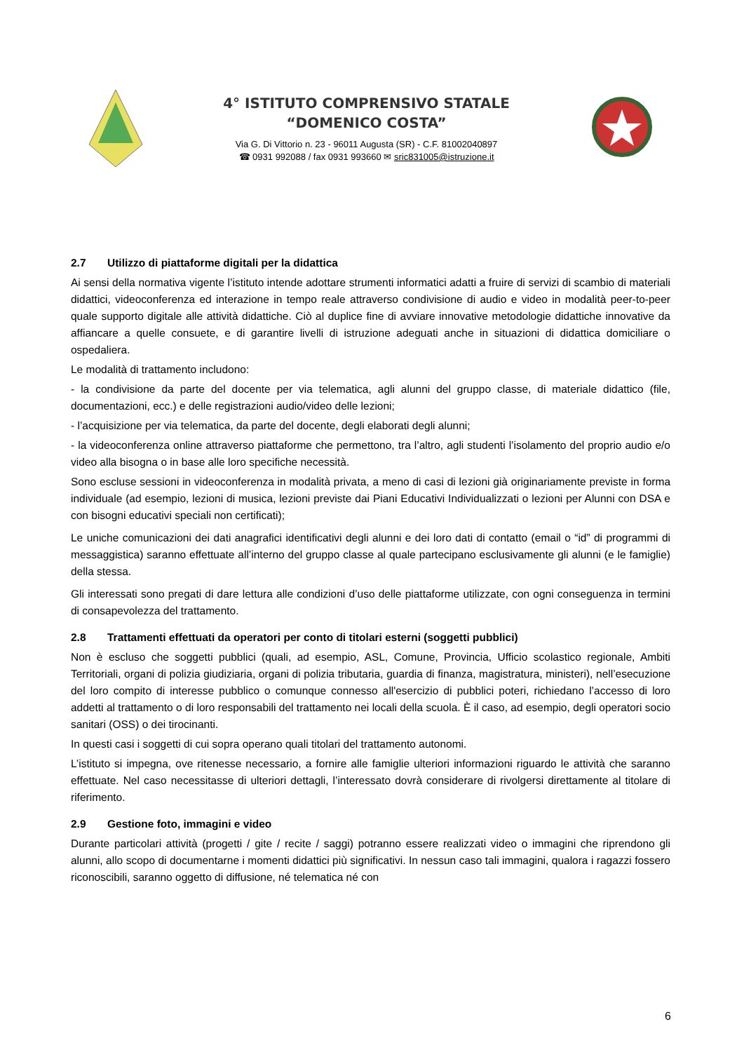4° ISTITUTO COMPRENSIVO STATALE
“DOMENICO COSTA”
Via G. Di Vittorio n. 23 - 96011 Augusta (SR) - C.F. 81002040897
☎ 0931 992088 / fax 0931 993660 ✉ sric831005@istruzione.it
2.7 Utilizzo di piattaforme digitali per la didattica
Ai sensi della normativa vigente l’istituto intende adottare strumenti informatici adatti a fruire di servizi di scambio di materiali didattici, videoconferenza ed interazione in tempo reale attraverso condivisione di audio e video in modalità peer-to-peer quale supporto digitale alle attività didattiche. Ciò al duplice fine di avviare innovative metodologie didattiche innovative da affiancare a quelle consuete, e di garantire livelli di istruzione adeguati anche in situazioni di didattica domiciliare o ospedaliera.
Le modalità di trattamento includono:
- la condivisione da parte del docente per via telematica, agli alunni del gruppo classe, di materiale didattico (file, documentazioni, ecc.) e delle registrazioni audio/video delle lezioni;
- l’acquisizione per via telematica, da parte del docente, degli elaborati degli alunni;
- la videoconferenza online attraverso piattaforme che permettono, tra l’altro, agli studenti l’isolamento del proprio audio e/o video alla bisogna o in base alle loro specifiche necessità.
Sono escluse sessioni in videoconferenza in modalità privata, a meno di casi di lezioni già originariamente previste in forma individuale (ad esempio, lezioni di musica, lezioni previste dai Piani Educativi Individualizzati o lezioni per Alunni con DSA e con bisogni educativi speciali non certificati);
Le uniche comunicazioni dei dati anagrafici identificativi degli alunni e dei loro dati di contatto (email o “id” di programmi di messaggistica) saranno effettuate all’interno del gruppo classe al quale partecipano esclusivamente gli alunni (e le famiglie) della stessa.
Gli interessati sono pregati di dare lettura alle condizioni d’uso delle piattaforme utilizzate, con ogni conseguenza in termini di consapevolezza del trattamento.
2.8 Trattamenti effettuati da operatori per conto di titolari esterni (soggetti pubblici)
Non è escluso che soggetti pubblici (quali, ad esempio, ASL, Comune, Provincia, Ufficio scolastico regionale, Ambiti Territoriali, organi di polizia giudiziaria, organi di polizia tributaria, guardia di finanza, magistratura, ministeri), nell’esecuzione del loro compito di interesse pubblico o comunque connesso all'esercizio di pubblici poteri, richiedano l’accesso di loro addetti al trattamento o di loro responsabili del trattamento nei locali della scuola. È il caso, ad esempio, degli operatori socio sanitari (OSS) o dei tirocinanti.
In questi casi i soggetti di cui sopra operano quali titolari del trattamento autonomi.
L’istituto si impegna, ove ritenesse necessario, a fornire alle famiglie ulteriori informazioni riguardo le attività che saranno effettuate. Nel caso necessitasse di ulteriori dettagli, l’interessato dovrà considerare di rivolgersi direttamente al titolare di riferimento.
2.9 Gestione foto, immagini e video
Durante particolari attività (progetti / gite / recite / saggi) potranno essere realizzati video o immagini che riprendono gli alunni, allo scopo di documentarne i momenti didattici più significativi. In nessun caso tali immagini, qualora i ragazzi fossero riconoscibili, saranno oggetto di diffusione, né telematica né con
6